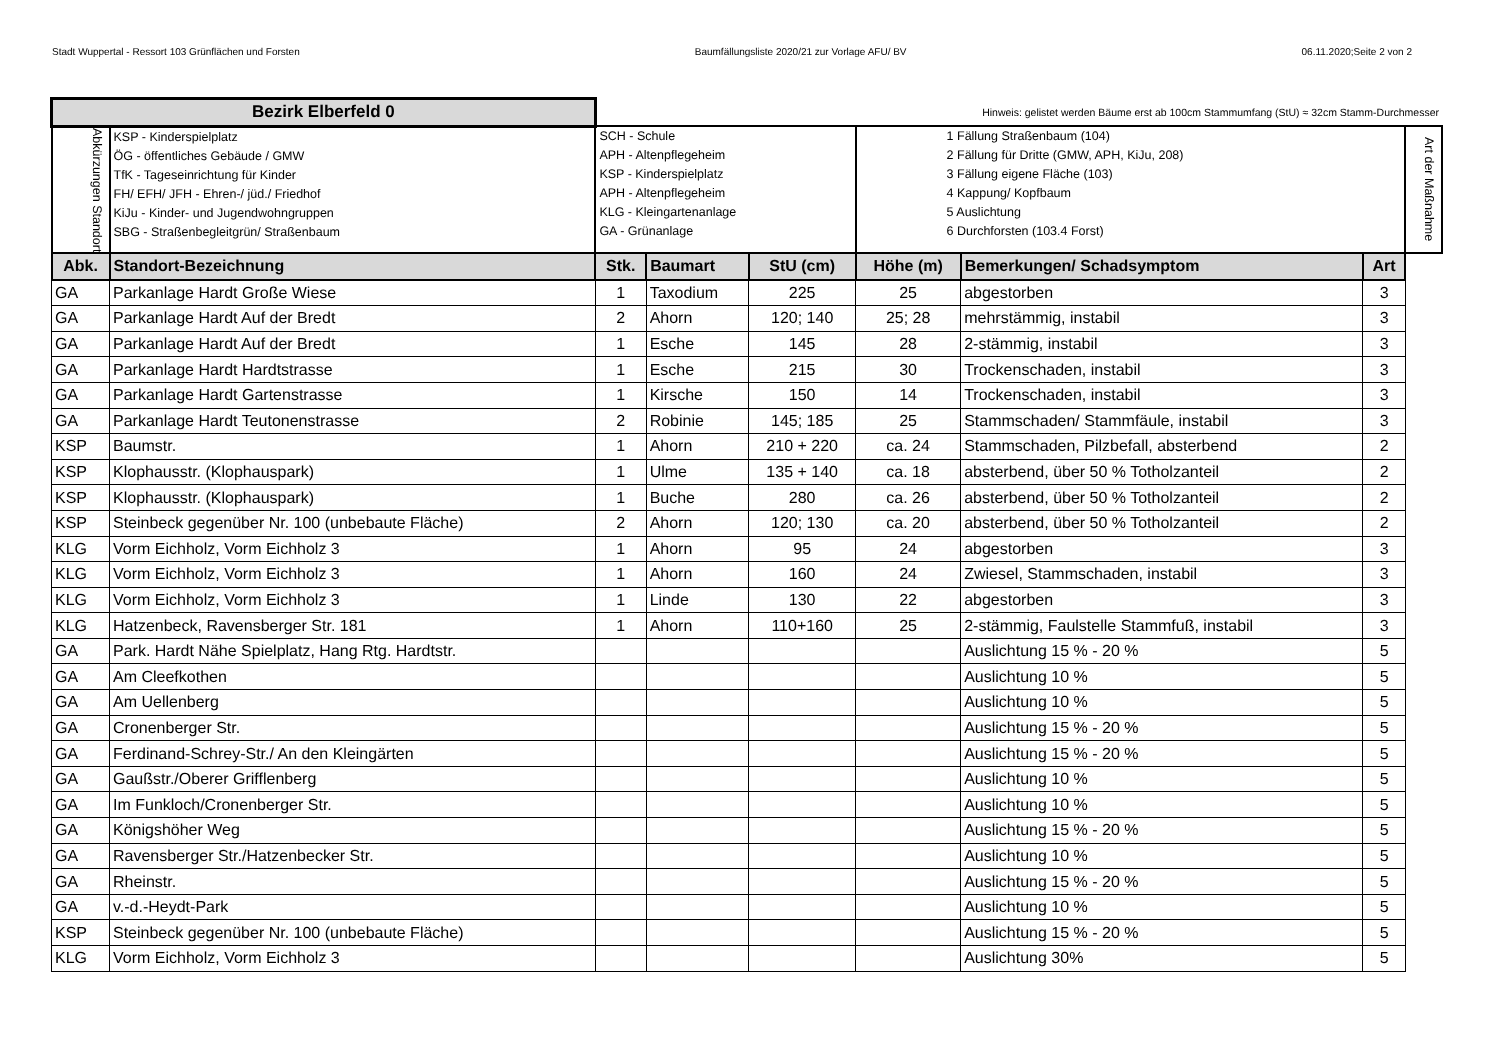Stadt Wuppertal - Ressort 103 Grünflächen und Forsten Baumfällungsliste 2020/21 zur Vorlage AFU/ BV 06.11.2020;Seite 2 von 2
| Bezirk Elberfeld 0 | | Hinweis: gelistet werden Bäume erst ab 100cm Stammumfang (StU) ≈ 32cm Stamm-Durchmesser | | | | | | |
| Abkürzungen Standort | KSP - Kinderspielplatz ÖG - öffentliches Gebäude / GMW TfK - Tageseinrichtung für Kinder FH/ EFH/ JFH - Ehren-/ jüd./ Friedhof KiJu - Kinder- und Jugendwohngruppen SBG - Straßenbegleitgrün/ Straßenbaum | SCH - Schule APH - Altenpflegeheim KSP - Kinderspielplatz APH - Altenpflegeheim KLG - Kleingartenanlage GA - Grünanlage | | | 1 Fällung Straßenbaum (104) 2 Fällung für Dritte (GMW, APH, KiJu, 208) 3 Fällung eigene Fläche (103) 4 Kappung/ Kopfbaum 5 Auslichtung 6 Durchforsten (103.4 Forst) | | | Art der Maßnahme |
| Abk. | Standort-Bezeichnung | Stk. | Baumart | StU (cm) | Höhe (m) | Bemerkungen/ Schadsymptom | Art | |
| GA | Parkanlage Hardt Große Wiese | 1 | Taxodium | 225 | 25 | abgestorben | 3 | |
| GA | Parkanlage Hardt Auf der Bredt | 2 | Ahorn | 120; 140 | 25; 28 | mehrstämmig, instabil | 3 | |
| GA | Parkanlage Hardt Auf der Bredt | 1 | Esche | 145 | 28 | 2-stämmig, instabil | 3 | |
| GA | Parkanlage Hardt Hardtstrasse | 1 | Esche | 215 | 30 | Trockenschaden, instabil | 3 | |
| GA | Parkanlage Hardt Gartenstrasse | 1 | Kirsche | 150 | 14 | Trockenschaden, instabil | 3 | |
| GA | Parkanlage Hardt Teutonenstrasse | 2 | Robinie | 145; 185 | 25 | Stammschaden/ Stammfäule, instabil | 3 | |
| KSP | Baumstr. | 1 | Ahorn | 210 + 220 | ca. 24 | Stammschaden, Pilzbefall, absterbend | 2 | |
| KSP | Klophausstr. (Klophauspark) | 1 | Ulme | 135 + 140 | ca. 18 | absterbend, über 50 % Totholzanteil | 2 | |
| KSP | Klophausstr. (Klophauspark) | 1 | Buche | 280 | ca. 26 | absterbend, über 50 % Totholzanteil | 2 | |
| KSP | Steinbeck gegenüber Nr. 100 (unbebaute Fläche) | 2 | Ahorn | 120; 130 | ca. 20 | absterbend, über 50 % Totholzanteil | 2 | |
| KLG | Vorm Eichholz, Vorm Eichholz 3 | 1 | Ahorn | 95 | 24 | abgestorben | 3 | |
| KLG | Vorm Eichholz, Vorm Eichholz 3 | 1 | Ahorn | 160 | 24 | Zwiesel, Stammschaden, instabil | 3 | |
| KLG | Vorm Eichholz, Vorm Eichholz 3 | 1 | Linde | 130 | 22 | abgestorben | 3 | |
| KLG | Hatzenbeck, Ravensberger Str. 181 | 1 | Ahorn | 110+160 | 25 | 2-stämmig, Faulstelle Stammfuß, instabil | 3 | |
| GA | Park. Hardt Nähe Spielplatz, Hang Rtg. Hardtstr. | | | | | Auslichtung 15 % - 20 % | 5 | |
| GA | Am Cleefkothen | | | | | Auslichtung 10 % | 5 | |
| GA | Am Uellenberg | | | | | Auslichtung 10 % | 5 | |
| GA | Cronenberger Str. | | | | | Auslichtung 15 % - 20 % | 5 | |
| GA | Ferdinand-Schrey-Str./ An den Kleingärten | | | | | Auslichtung 15 % - 20 % | 5 | |
| GA | Gaußstr./Oberer Grifflenberg | | | | | Auslichtung 10 % | 5 | |
| GA | Im Funkloch/Cronenberger Str. | | | | | Auslichtung 10 % | 5 | |
| GA | Königshöher Weg | | | | | Auslichtung 15 % - 20 % | 5 | |
| GA | Ravensberger Str./Hatzenbecker Str. | | | | | Auslichtung 10 % | 5 | |
| GA | Rheinstr. | | | | | Auslichtung 15 % - 20 % | 5 | |
| GA | v.-d.-Heydt-Park | | | | | Auslichtung 10 % | 5 | |
| KSP | Steinbeck gegenüber Nr. 100 (unbebaute Fläche) | | | | | Auslichtung 15 % - 20 % | 5 | |
| KLG | Vorm Eichholz, Vorm Eichholz 3 | | | | | Auslichtung 30% | 5 | |